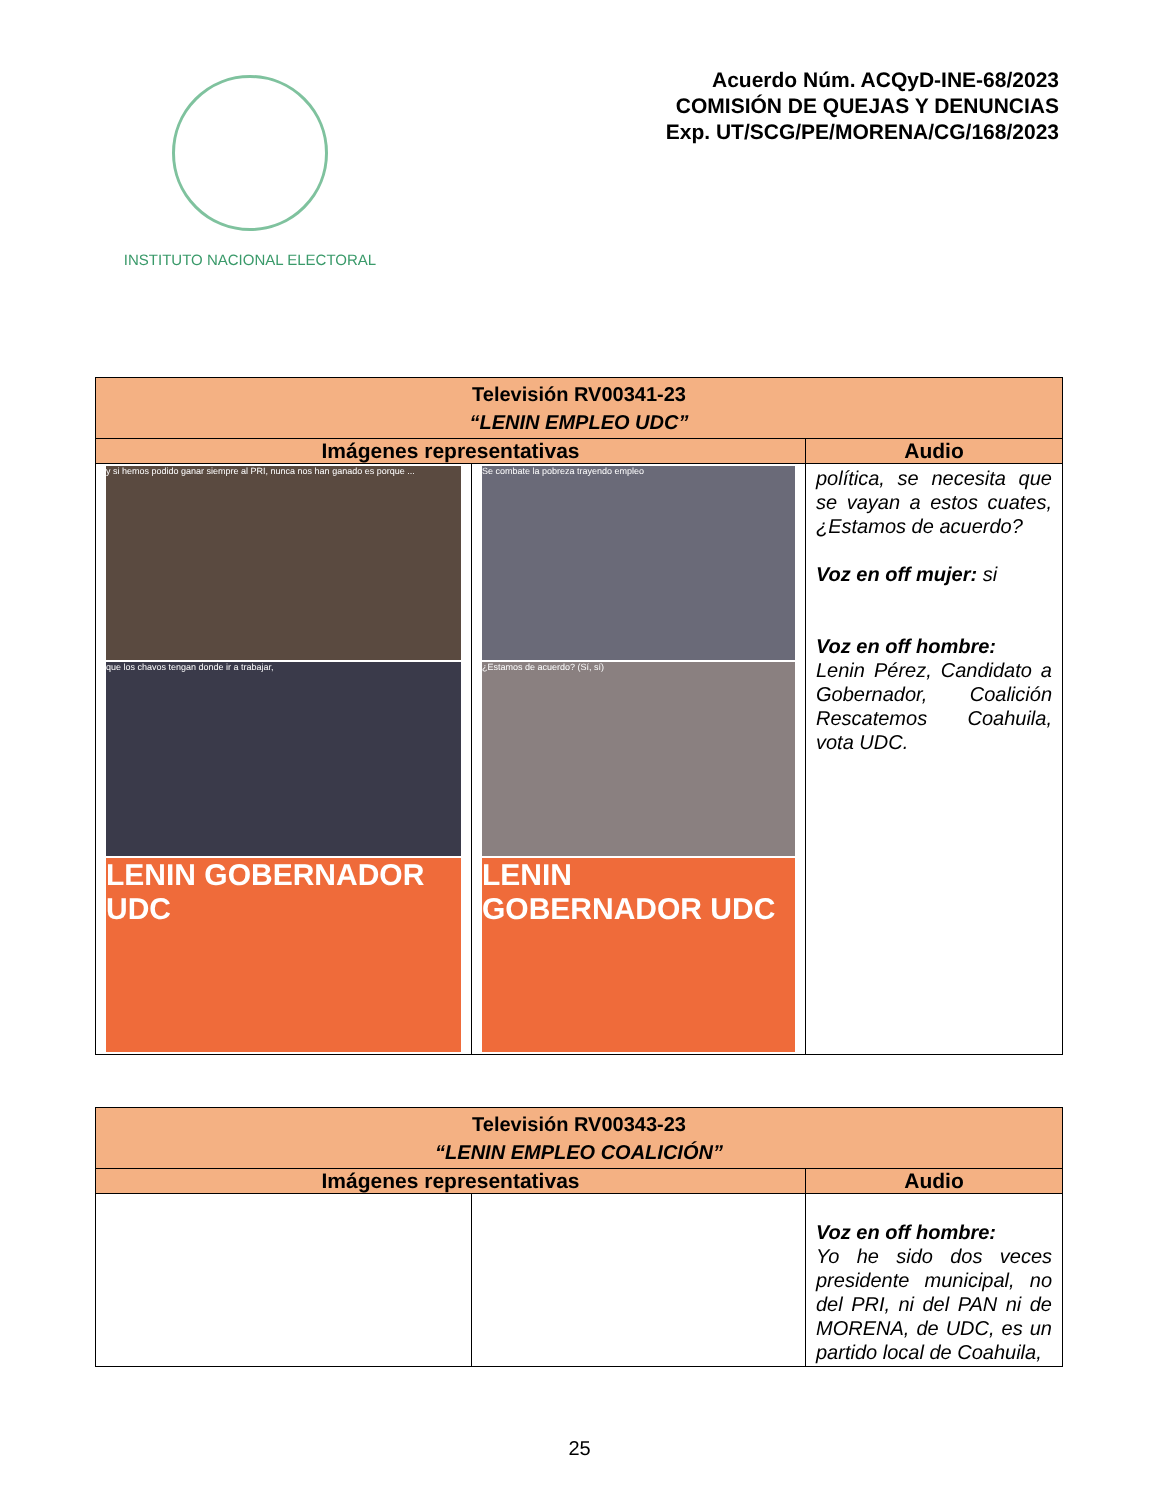INSTITUTO NACIONAL ELECTORAL
Acuerdo Núm. ACQyD-INE-68/2023
COMISIÓN DE QUEJAS Y DENUNCIAS
Exp. UT/SCG/PE/MORENA/CG/168/2023
| Televisión RV00341-23 “LENIN EMPLEO UDC” | | |
| Imágenes representativas | | Audio |
| y si hemos podido ganar siempre al PRI, nunca nos han ganado es porque ... que los chavos tengan donde ir a trabajar, LENIN GOBERNADOR UDC | Se combate la pobreza trayendo empleo ¿Estamos de acuerdo? (Sí, sí) LENIN GOBERNADOR UDC | política, se necesita que se vayan a estos cuates, ¿Estamos de acuerdo? Voz en off mujer: si Voz en off hombre: Lenin Pérez, Candidato a Gobernador, Coalición Rescatemos Coahuila, vota UDC. |
| Televisión RV00343-23 “LENIN EMPLEO COALICIÓN” | | |
| Imágenes representativas | | Audio |
| | | Voz en off hombre: Yo he sido dos veces presidente municipal, no del PRI, ni del PAN ni de MORENA, de UDC, es un partido local de Coahuila, |
25